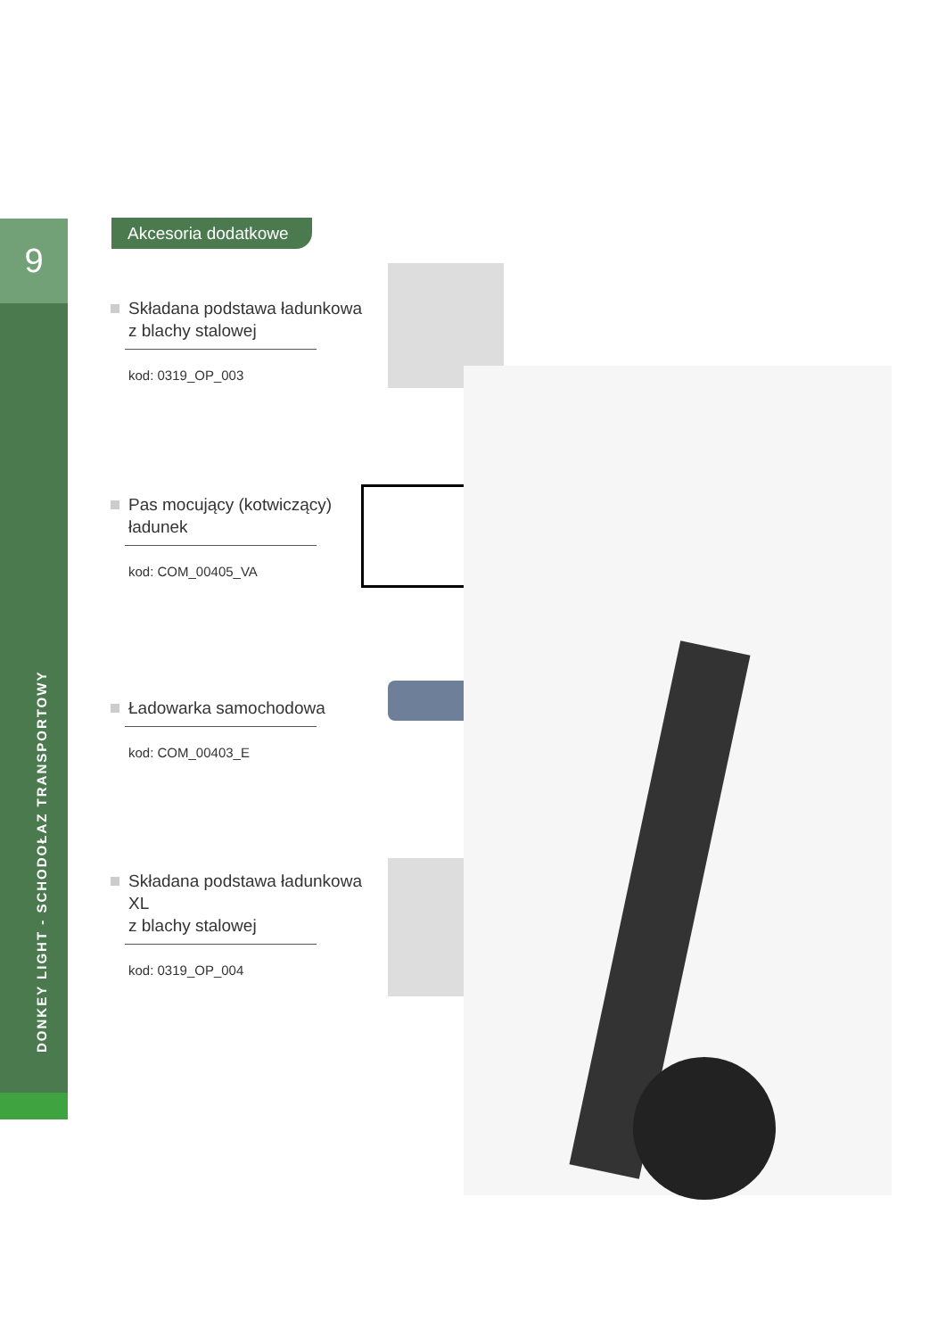9
DONKEY LIGHT - SCHODOŁAZ TRANSPORTOWY
Akcesoria dodatkowe
Składana podstawa ładunkowa
z blachy stalowej
kod: 0319_OP_003
Pas mocujący (kotwiczący)
ładunek
kod: COM_00405_VA
Ładowarka samochodowa
kod: COM_00403_E
Składana podstawa ładunkowa XL
z blachy stalowej
kod: 0319_OP_004